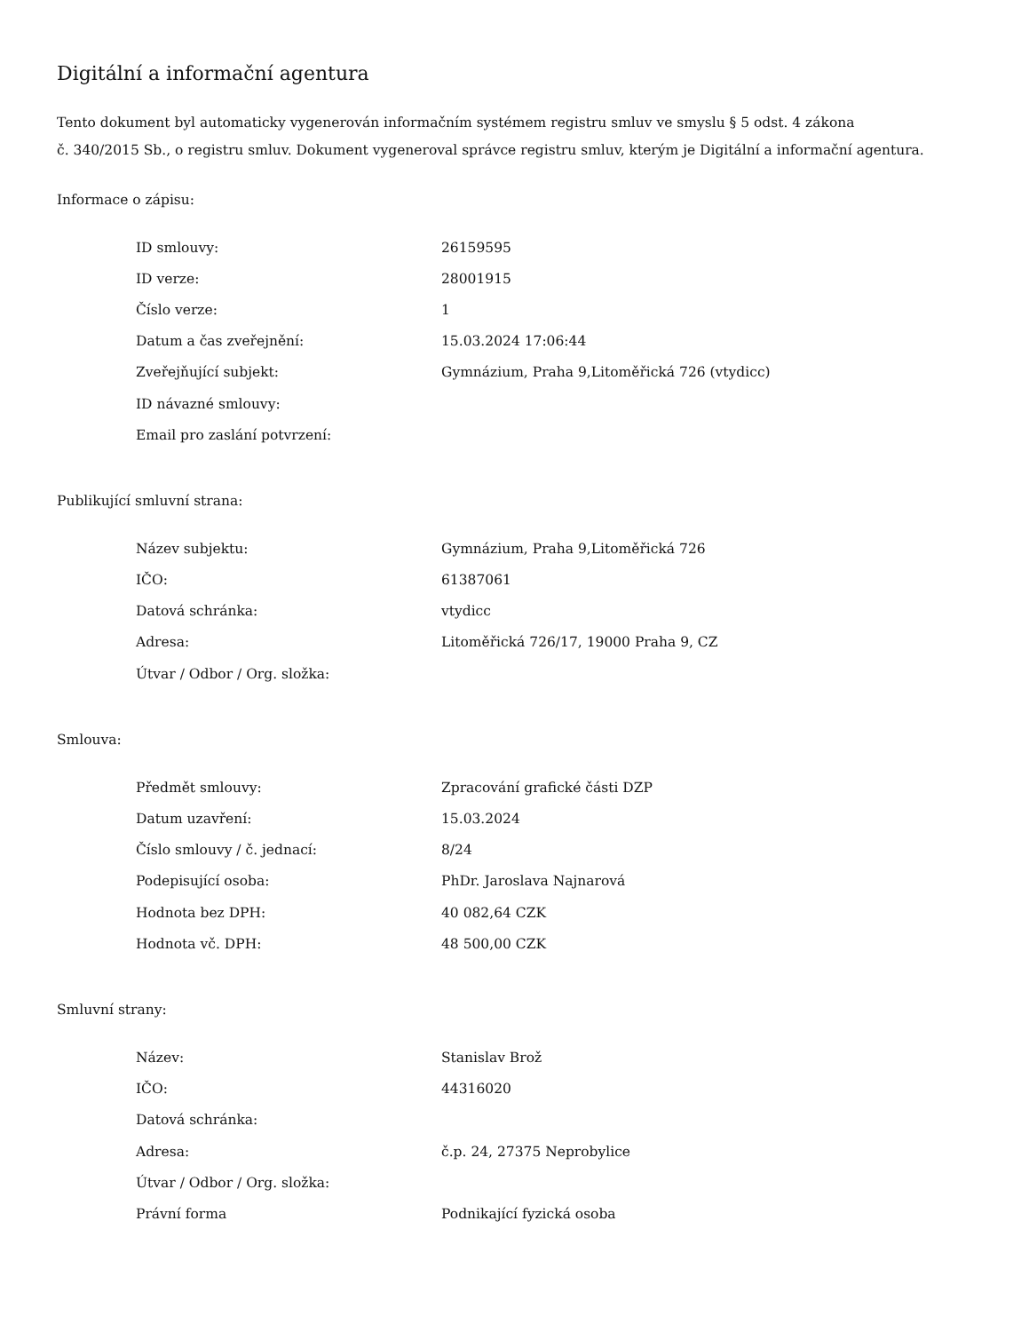Digitální a informační agentura
Tento dokument byl automaticky vygenerován informačním systémem registru smluv ve smyslu § 5 odst. 4 zákona
č. 340/2015 Sb., o registru smluv. Dokument vygeneroval správce registru smluv, kterým je Digitální a informační agentura.
Informace o zápisu:
| ID smlouvy: | 26159595 |
| ID verze: | 28001915 |
| Číslo verze: | 1 |
| Datum a čas zveřejnění: | 15.03.2024 17:06:44 |
| Zveřejňující subjekt: | Gymnázium, Praha 9,Litoměřická 726 (vtydicc) |
| ID návazné smlouvy: | |
| Email pro zaslání potvrzení: | |
Publikující smluvní strana:
| Název subjektu: | Gymnázium, Praha 9,Litoměřická 726 |
| IČO: | 61387061 |
| Datová schránka: | vtydicc |
| Adresa: | Litoměřická 726/17, 19000 Praha 9, CZ |
| Útvar / Odbor / Org. složka: | |
Smlouva:
| Předmět smlouvy: | Zpracování grafické části DZP |
| Datum uzavření: | 15.03.2024 |
| Číslo smlouvy / č. jednací: | 8/24 |
| Podepisující osoba: | PhDr. Jaroslava Najnarová |
| Hodnota bez DPH: | 40 082,64 CZK |
| Hodnota vč. DPH: | 48 500,00 CZK |
Smluvní strany:
| Název: | Stanislav Brož |
| IČO: | 44316020 |
| Datová schránka: | |
| Adresa: | č.p. 24, 27375 Neprobylice |
| Útvar / Odbor / Org. složka: | |
| Právní forma | Podnikající fyzická osoba |